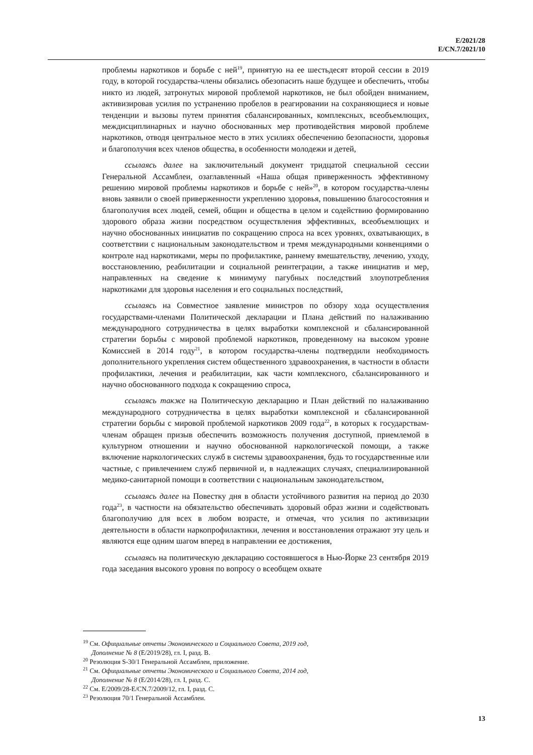E/2021/28
E/CN.7/2021/10
проблемы наркотиков и борьбе с ней<sup>19</sup>, принятую на ее шестьдесят второй сессии в 2019 году, в которой государства-члены обязались обезопасить наше будущее и обеспечить, чтобы никто из людей, затронутых мировой проблемой наркотиков, не был обойден вниманием, активизировав усилия по устранению пробелов в реагировании на сохраняющиеся и новые тенденции и вызовы путем принятия сбалансированных, комплексных, всеобъемлющих, междисциплинарных и научно обоснованных мер противодействия мировой проблеме наркотиков, отводя центральное место в этих усилиях обеспечению безопасности, здоровья и благополучия всех членов общества, в особенности молодежи и детей,
ссылаясь далее на заключительный документ тридцатой специальной сессии Генеральной Ассамблеи, озаглавленный «Наша общая приверженность эффективному решению мировой проблемы наркотиков и борьбе с ней»<sup>20</sup>, в котором государства-члены вновь заявили о своей приверженности укреплению здоровья, повышению благосостояния и благополучия всех людей, семей, общин и общества в целом и содействию формированию здорового образа жизни посредством осуществления эффективных, всеобъемлющих и научно обоснованных инициатив по сокращению спроса на всех уровнях, охватывающих, в соответствии с национальным законодательством и тремя международными конвенциями о контроле над наркотиками, меры по профилактике, раннему вмешательству, лечению, уходу, восстановлению, реабилитации и социальной реинтеграции, а также инициатив и мер, направленных на сведение к минимуму пагубных последствий злоупотребления наркотиками для здоровья населения и его социальных последствий,
ссылаясь на Совместное заявление министров по обзору хода осуществления государствами-членами Политической декларации и Плана действий по налаживанию международного сотрудничества в целях выработки комплексной и сбалансированной стратегии борьбы с мировой проблемой наркотиков, проведенному на высоком уровне Комиссией в 2014 году<sup>21</sup>, в котором государства-члены подтвердили необходимость дополнительного укрепления систем общественного здравоохранения, в частности в области профилактики, лечения и реабилитации, как части комплексного, сбалансированного и научно обоснованного подхода к сокращению спроса,
ссылаясь также на Политическую декларацию и План действий по налаживанию международного сотрудничества в целях выработки комплексной и сбалансированной стратегии борьбы с мировой проблемой наркотиков 2009 года<sup>22</sup>, в которых к государствам-членам обращен призыв обеспечить возможность получения доступной, приемлемой в культурном отношении и научно обоснованной наркологической помощи, а также включение наркологических служб в системы здравоохранения, будь то государственные или частные, с привлечением служб первичной и, в надлежащих случаях, специализированной медико-санитарной помощи в соответствии с национальным законодательством,
ссылаясь далее на Повестку дня в области устойчивого развития на период до 2030 года<sup>23</sup>, в частности на обязательство обеспечивать здоровый образ жизни и содействовать благополучию для всех в любом возрасте, и отмечая, что усилия по активизации деятельности в области наркопрофилактики, лечения и восстановления отражают эту цель и являются еще одним шагом вперед в направлении ее достижения,
ссылаясь на политическую декларацию состоявшегося в Нью-Йорке 23 сентября 2019 года заседания высокого уровня по вопросу о всеобщем охвате
<sup>19</sup> См. Официальные отчеты Экономического и Социального Совета, 2019 год,
Дополнение № 8 (E/2019/28), гл. I, разд. B.
<sup>20</sup> Резолюция S-30/1 Генеральной Ассамблеи, приложение.
<sup>21</sup> См. Официальные отчеты Экономического и Социального Совета, 2014 год,
Дополнение № 8 (E/2014/28), гл. I, разд. C.
<sup>22</sup> См. E/2009/28-E/CN.7/2009/12, гл. I, разд. C.
<sup>23</sup> Резолюция 70/1 Генеральной Ассамблеи.
13